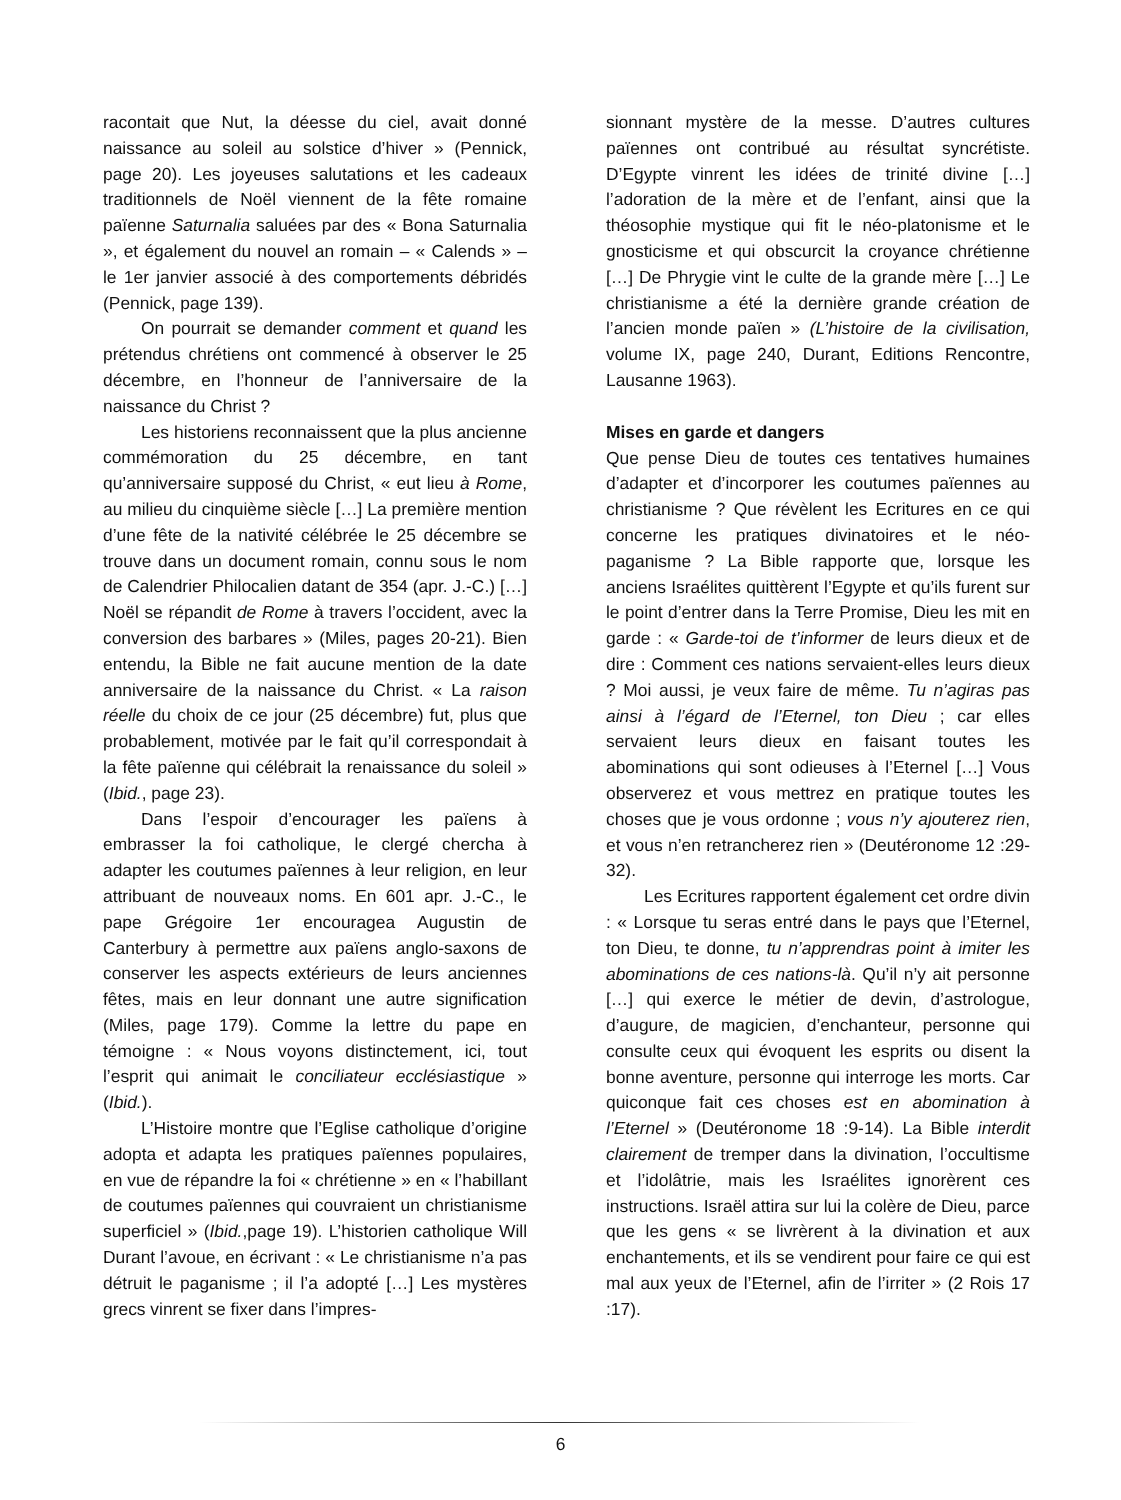racontait que Nut, la déesse du ciel, avait donné naissance au soleil au solstice d’hiver » (Pennick, page 20). Les joyeuses salutations et les cadeaux traditionnels de Noël viennent de la fête romaine païenne Saturnalia saluées par des « Bona Saturnalia », et également du nouvel an romain – « Calends » – le 1er janvier associé à des comportements débridés (Pennick, page 139).
On pourrait se demander comment et quand les prétendus chrétiens ont commencé à observer le 25 décembre, en l’honneur de l’anniversaire de la naissance du Christ ?
Les historiens reconnaissent que la plus ancienne commémoration du 25 décembre, en tant qu’anniversaire supposé du Christ, « eut lieu à Rome, au milieu du cinquième siècle […] La première mention d’une fête de la nativité célébrée le 25 décembre se trouve dans un document romain, connu sous le nom de Calendrier Philocalien datant de 354 (apr. J.-C.) […] Noël se répandit de Rome à travers l’occident, avec la conversion des barbares » (Miles, pages 20-21). Bien entendu, la Bible ne fait aucune mention de la date anniversaire de la naissance du Christ. « La raison réelle du choix de ce jour (25 décembre) fut, plus que probablement, motivée par le fait qu’il correspondait à la fête païenne qui célébrait la renaissance du soleil » (Ibid., page 23).
Dans l’espoir d’encourager les païens à embrasser la foi catholique, le clergé chercha à adapter les coutumes païennes à leur religion, en leur attribuant de nouveaux noms. En 601 apr. J.-C., le pape Grégoire 1er encouragea Augustin de Canterbury à permettre aux païens anglo-saxons de conserver les aspects extérieurs de leurs anciennes fêtes, mais en leur donnant une autre signification (Miles, page 179). Comme la lettre du pape en témoigne : « Nous voyons distinctement, ici, tout l’esprit qui animait le conciliateur ecclésiastique » (Ibid.).
L’Histoire montre que l’Eglise catholique d’origine adopta et adapta les pratiques païennes populaires, en vue de répandre la foi « chrétienne » en « l’habillant de coutumes païennes qui couvraient un christianisme superficiel » (Ibid.,page 19). L’historien catholique Will Durant l’avoue, en écrivant : « Le christianisme n’a pas détruit le paganisme ; il l’a adopté […] Les mystères grecs vinrent se fixer dans l’impres-
sionnant mystère de la messe. D’autres cultures païennes ont contribué au résultat syncrétiste. D’Egypte vinrent les idées de trinité divine […] l’adoration de la mère et de l’enfant, ainsi que la théosophie mystique qui fit le néo-platonisme et le gnosticisme et qui obscurcit la croyance chrétienne […] De Phrygie vint le culte de la grande mère […] Le christianisme a été la dernière grande création de l’ancien monde païen » (L’histoire de la civilisation, volume IX, page 240, Durant, Editions Rencontre, Lausanne 1963).
Mises en garde et dangers
Que pense Dieu de toutes ces tentatives humaines d’adapter et d’incorporer les coutumes païennes au christianisme ? Que révèlent les Ecritures en ce qui concerne les pratiques divinatoires et le néo-paganisme ? La Bible rapporte que, lorsque les anciens Israélites quittèrent l’Egypte et qu’ils furent sur le point d’entrer dans la Terre Promise, Dieu les mit en garde : « Garde-toi de t’informer de leurs dieux et de dire : Comment ces nations servaient-elles leurs dieux ? Moi aussi, je veux faire de même. Tu n’agiras pas ainsi à l’égard de l’Eternel, ton Dieu ; car elles servaient leurs dieux en faisant toutes les abominations qui sont odieuses à l’Eternel […] Vous observerez et vous mettrez en pratique toutes les choses que je vous ordonne ; vous n’y ajouterez rien, et vous n’en retrancherez rien » (Deutéronome 12 :29-32).
Les Ecritures rapportent également cet ordre divin : « Lorsque tu seras entré dans le pays que l’Eternel, ton Dieu, te donne, tu n’apprendras point à imiter les abominations de ces nations-là. Qu’il n’y ait personne […] qui exerce le métier de devin, d’astrologue, d’augure, de magicien, d’enchanteur, personne qui consulte ceux qui évoquent les esprits ou disent la bonne aventure, personne qui interroge les morts. Car quiconque fait ces choses est en abomination à l’Eternel » (Deutéronome 18 :9-14). La Bible interdit clairement de tremper dans la divination, l’occultisme et l’idolâtrie, mais les Israélites ignorèrent ces instructions. Israël attira sur lui la colère de Dieu, parce que les gens « se livrèrent à la divination et aux enchantements, et ils se vendirent pour faire ce qui est mal aux yeux de l’Eternel, afin de l’irriter » (2 Rois 17 :17).
6